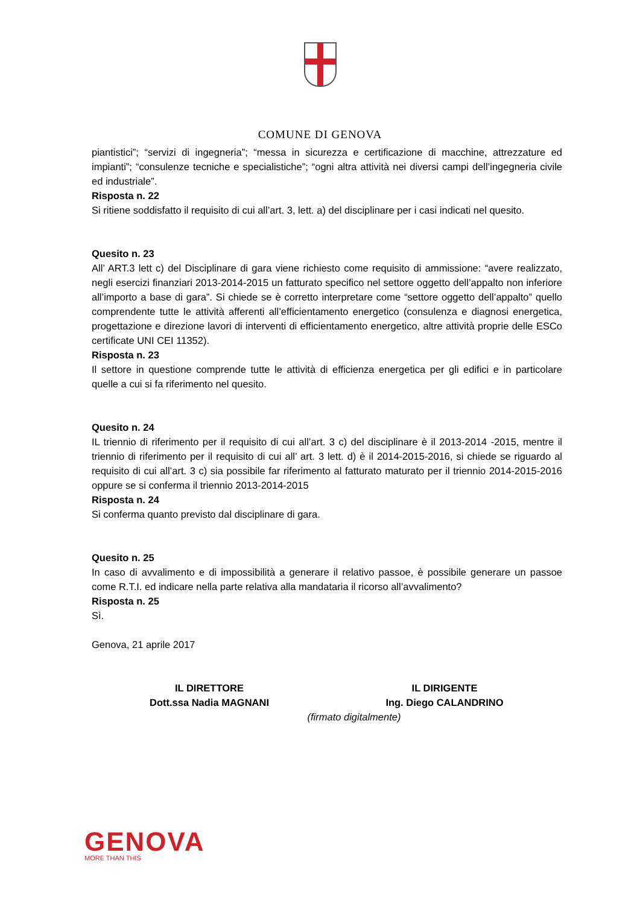COMUNE DI GENOVA
piantistici”; “servizi di ingegneria”; “messa in sicurezza e certificazione di macchine, attrezzature ed impianti”; “consulenze tecniche e specialistiche”; “ogni altra attività nei diversi campi dell’ingegneria civile ed industriale”.
Risposta n. 22
Si ritiene soddisfatto il requisito di cui all’art. 3, lett. a) del disciplinare per i casi indicati nel quesito.
Quesito n. 23
All’ ART.3 lett c) del Disciplinare di gara viene richiesto come requisito di ammissione: “avere realizzato, negli esercizi finanziari 2013-2014-2015 un fatturato specifico nel settore oggetto dell’appalto non inferiore all’importo a base di gara”. Si chiede se è corretto interpretare come “settore oggetto dell’appalto” quello comprendente tutte le attività afferenti all’efficientamento energetico (consulenza e diagnosi energetica, progettazione e direzione lavori di interventi di efficientamento energetico, altre attività proprie delle ESCo certificate UNI CEI 11352).
Risposta n. 23
Il settore in questione comprende tutte le attività di efficienza energetica per gli edifici e in particolare quelle a cui si fa riferimento nel quesito.
Quesito n. 24
IL triennio di riferimento per il requisito di cui all’art. 3 c) del disciplinare è il 2013-2014 -2015, mentre il triennio di riferimento per il requisito di cui all’ art. 3 lett. d) è il 2014-2015-2016, si chiede se riguardo al requisito di cui all’art. 3 c) sia possibile far riferimento al fatturato maturato per il triennio 2014-2015-2016 oppure se si conferma il triennio 2013-2014-2015
Risposta n. 24
Si conferma quanto previsto dal disciplinare di gara.
Quesito n. 25
In caso di avvalimento e di impossibilità a generare il relativo passoe, è possibile generare un passoe come R.T.I. ed indicare nella parte relativa alla mandataria il ricorso all’avvalimento?
Risposta n. 25
Sì.
Genova, 21 aprile 2017
IL DIRETTORE
Dott.ssa Nadia MAGNANI
IL DIRIGENTE
Ing. Diego CALANDRINO
(firmato digitalmente)
GENOVA
MORE THAN THIS